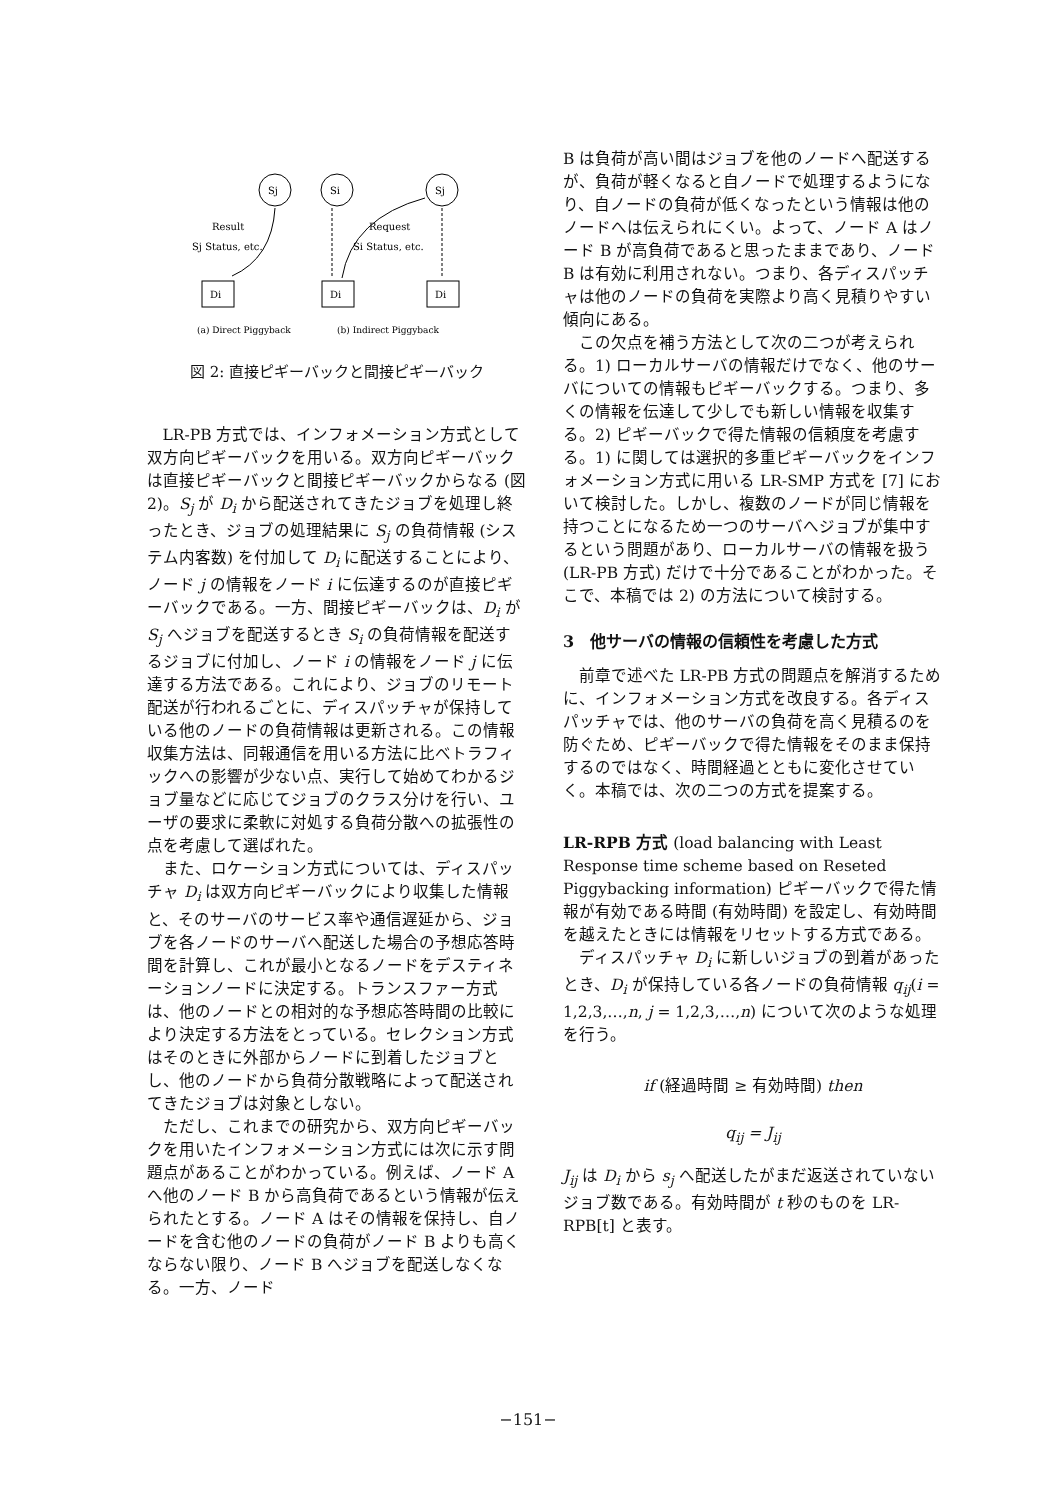Sj
Si
Sj
Di
Di
Di
Result
Sj Status, etc.
Request
Si Status, etc.
(a) Direct Piggyback
(b) Indirect Piggyback
図 2: 直接ピギーバックと間接ピギーバック
LR-PB 方式では、インフォメーション方式として双方向ピギーバックを用いる。双方向ピギーバックは直接ピギーバックと間接ピギーバックからなる (図 2)。S<sub>j</sub> が D<sub>i</sub> から配送されてきたジョブを処理し終ったとき、ジョブの処理結果に S<sub>j</sub> の負荷情報 (システム内客数) を付加して D<sub>i</sub> に配送することにより、ノード j の情報をノード i に伝達するのが直接ピギーバックである。一方、間接ピギーバックは、D<sub>i</sub> が S<sub>j</sub> へジョブを配送するとき S<sub>i</sub> の負荷情報を配送するジョブに付加し、ノード i の情報をノード j に伝達する方法である。これにより、ジョブのリモート配送が行われるごとに、ディスパッチャが保持している他のノードの負荷情報は更新される。この情報収集方法は、同報通信を用いる方法に比べトラフィックへの影響が少ない点、実行して始めてわかるジョブ量などに応じてジョブのクラス分けを行い、ユーザの要求に柔軟に対処する負荷分散への拡張性の点を考慮して選ばれた。
また、ロケーション方式については、ディスパッチャ D<sub>i</sub> は双方向ピギーバックにより収集した情報と、そのサーバのサービス率や通信遅延から、ジョブを各ノードのサーバへ配送した場合の予想応答時間を計算し、これが最小となるノードをデスティネーションノードに決定する。トランスファー方式は、他のノードとの相対的な予想応答時間の比較により決定する方法をとっている。セレクション方式はそのときに外部からノードに到着したジョブとし、他のノードから負荷分散戦略によって配送されてきたジョブは対象としない。
ただし、これまでの研究から、双方向ピギーバックを用いたインフォメーション方式には次に示す問題点があることがわかっている。例えば、ノード A へ他のノード B から高負荷であるという情報が伝えられたとする。ノード A はその情報を保持し、自ノードを含む他のノードの負荷がノード B よりも高くならない限り、ノード B へジョブを配送しなくなる。一方、ノード
B は負荷が高い間はジョブを他のノードへ配送するが、負荷が軽くなると自ノードで処理するようになり、自ノードの負荷が低くなったという情報は他のノードへは伝えられにくい。よって、ノード A はノード B が高負荷であると思ったままであり、ノード B は有効に利用されない。つまり、各ディスパッチャは他のノードの負荷を実際より高く見積りやすい傾向にある。
この欠点を補う方法として次の二つが考えられる。1) ローカルサーバの情報だけでなく、他のサーバについての情報もピギーバックする。つまり、多くの情報を伝達して少しでも新しい情報を収集する。2) ピギーバックで得た情報の信頼度を考慮する。1) に関しては選択的多重ピギーバックをインフォメーション方式に用いる LR-SMP 方式を [7] において検討した。しかし、複数のノードが同じ情報を持つことになるため一つのサーバへジョブが集中するという問題があり、ローカルサーバの情報を扱う (LR-PB 方式) だけで十分であることがわかった。そこで、本稿では 2) の方法について検討する。
3　他サーバの情報の信頼性を考慮した方式
前章で述べた LR-PB 方式の問題点を解消するために、インフォメーション方式を改良する。各ディスパッチャでは、他のサーバの負荷を高く見積るのを防ぐため、ピギーバックで得た情報をそのまま保持するのではなく、時間経過とともに変化させていく。本稿では、次の二つの方式を提案する。
LR-RPB 方式 (load balancing with Least Response time scheme based on Reseted Piggybacking information) ピギーバックで得た情報が有効である時間 (有効時間) を設定し、有効時間を越えたときには情報をリセットする方式である。
ディスパッチャ D<sub>i</sub> に新しいジョブの到着があったとき、D<sub>i</sub> が保持している各ノードの負荷情報 q<sub>ij</sub>(i = 1,2,3,…,n, j = 1,2,3,…,n) について次のような処理を行う。
if (経過時間 ≥ 有効時間) then
q<sub>ij</sub> = J<sub>ij</sub>
J<sub>ij</sub> は D<sub>i</sub> から s<sub>j</sub> へ配送したがまだ返送されていないジョブ数である。有効時間が t 秒のものを LR-RPB[t] と表す。
−151−